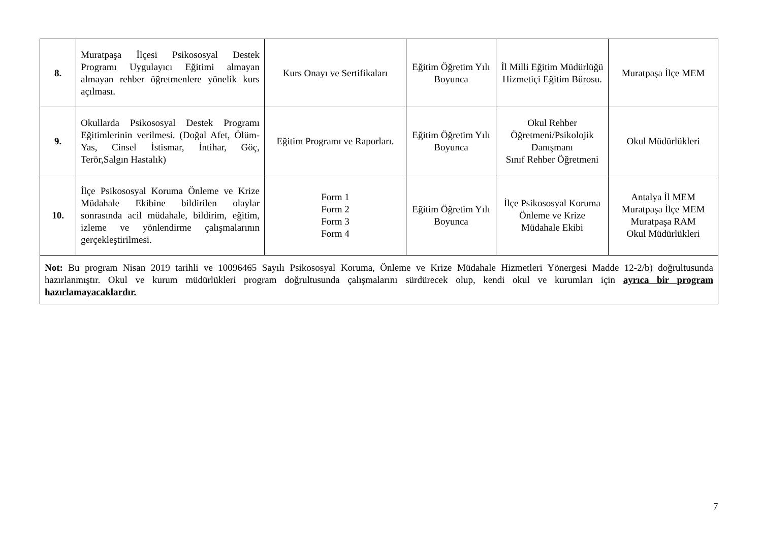| 8. | Muratpaşa İlçesi Psikososyal Destek Programı Uygulayıcı Eğitimi almayan almayan rehber öğretmenlere yönelik kurs açılması. | Kurs Onayı ve Sertifikaları | Eğitim Öğretim Yılı Boyunca | İl Milli Eğitim Müdürlüğü Hizmetiçi Eğitim Bürosu. | Muratpaşa İlçe MEM |
| 9. | Okullarda Psikososyal Destek Programı Eğitimlerinin verilmesi. (Doğal Afet, Ölüm-Yas, Cinsel İstismar, İntihar, Göç, Terör,Salgın Hastalık) | Eğitim Programı ve Raporları. | Eğitim Öğretim Yılı Boyunca | Okul Rehber Öğretmeni/Psikolojik Danışmanı Sınıf Rehber Öğretmeni | Okul Müdürlükleri |
| 10. | İlçe Psikososyal Koruma Önleme ve Krize Müdahale Ekibine bildirilen olaylar sonrasında acil müdahale, bildirim, eğitim, izleme ve yönlendirme çalışmalarının gerçekleştirilmesi. | Form 1 Form 2 Form 3 Form 4 | Eğitim Öğretim Yılı Boyunca | İlçe Psikososyal Koruma Önleme ve Krize Müdahale Ekibi | Antalya İl MEM Muratpaşa İlçe MEM Muratpaşa RAM Okul Müdürlükleri |
| Not: Bu program Nisan 2019 tarihli ve 10096465 Sayılı Psikososyal Koruma, Önleme ve Krize Müdahale Hizmetleri Yönergesi Madde 12-2/b) doğrultusunda hazırlanmıştır. Okul ve kurum müdürlükleri program doğrultusunda çalışmalarını sürdürecek olup, kendi okul ve kurumları için ayrıca bir program hazırlamayacaklardır. | | | | | |
7